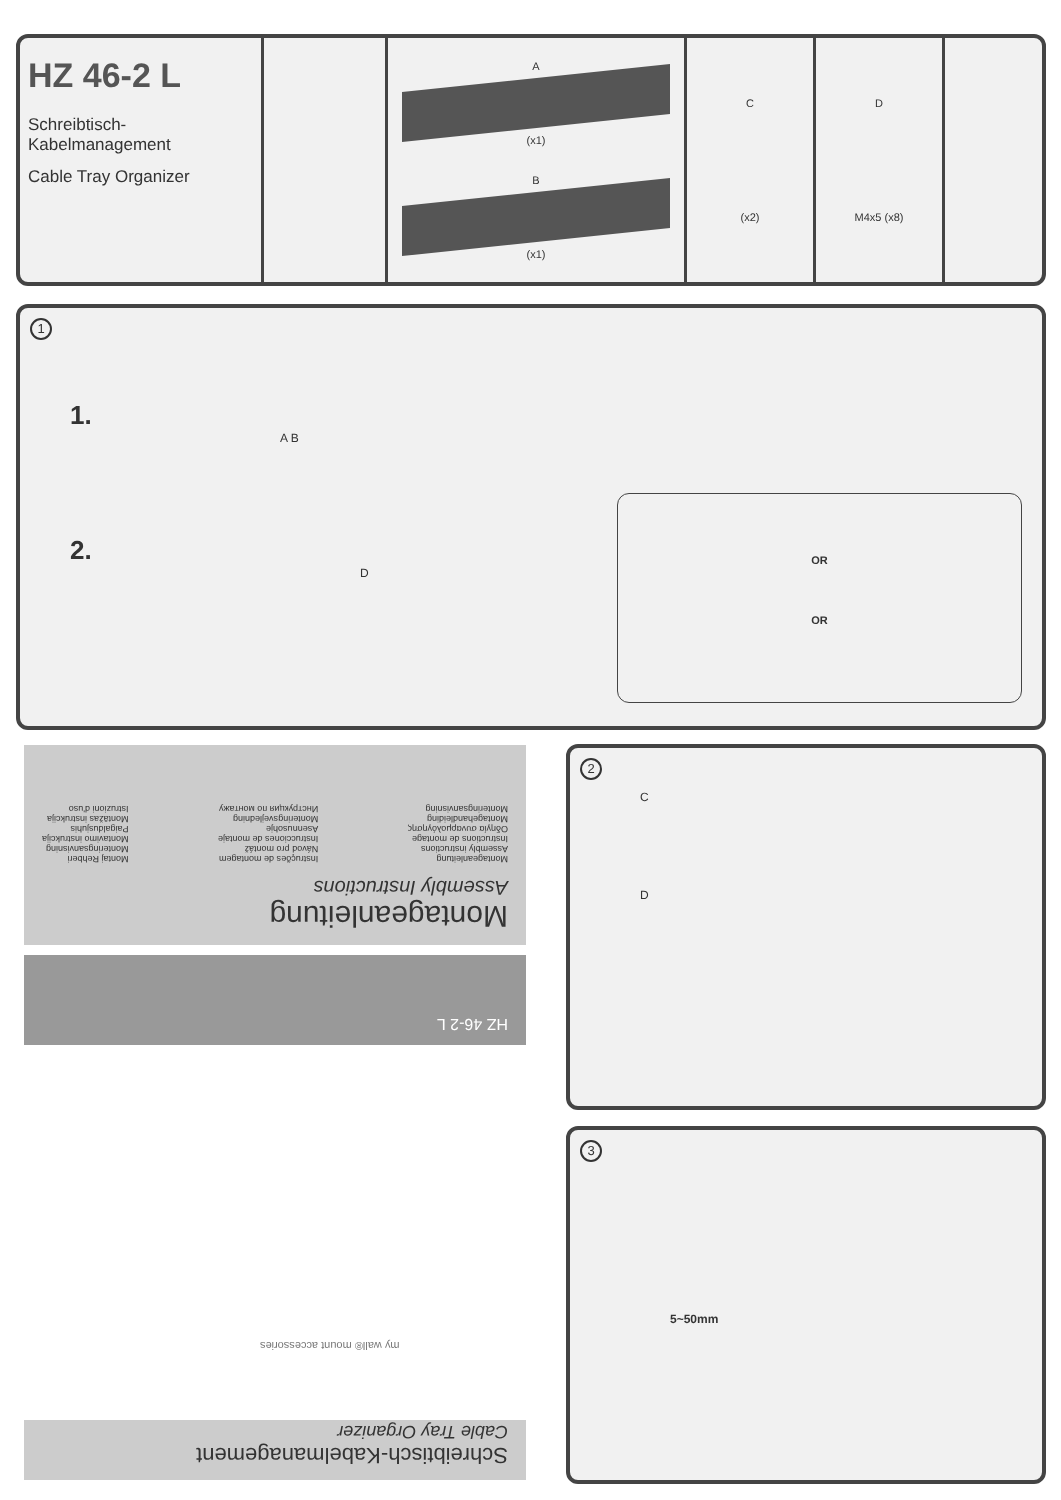HZ 46-2 L
Schreibtisch-
Kabelmanagement
Cable Tray Organizer
A
(x1)
B
(x1)
C
(x2)
D
M4x5 (x8)
1
1.
A B
2.
D
OR
OR
Montageanleitung
Assembly Instructions
Montageanleitung
Assembly instructions
Instructions de montage
Οδηγία συναρμολόγησης
Montagehandleiding
Monteringsanvisning
Instruções de montagem
Návod pro montáž
Instrucciones de montaje
Asennusohje
Monteringsvejledning
Инструкция по монтажу
Montaj Rehberi
Monteringsanvisning
Montavimo instrukcija
Paigaldusjuhis
Montāžas instrukcija
Istruzioni d'uso
HZ 46-2 L
my wall® mount accessories
Schreibtisch-Kabelmanagement
Cable Tray Organizer
2
C
D
3
5~50mm